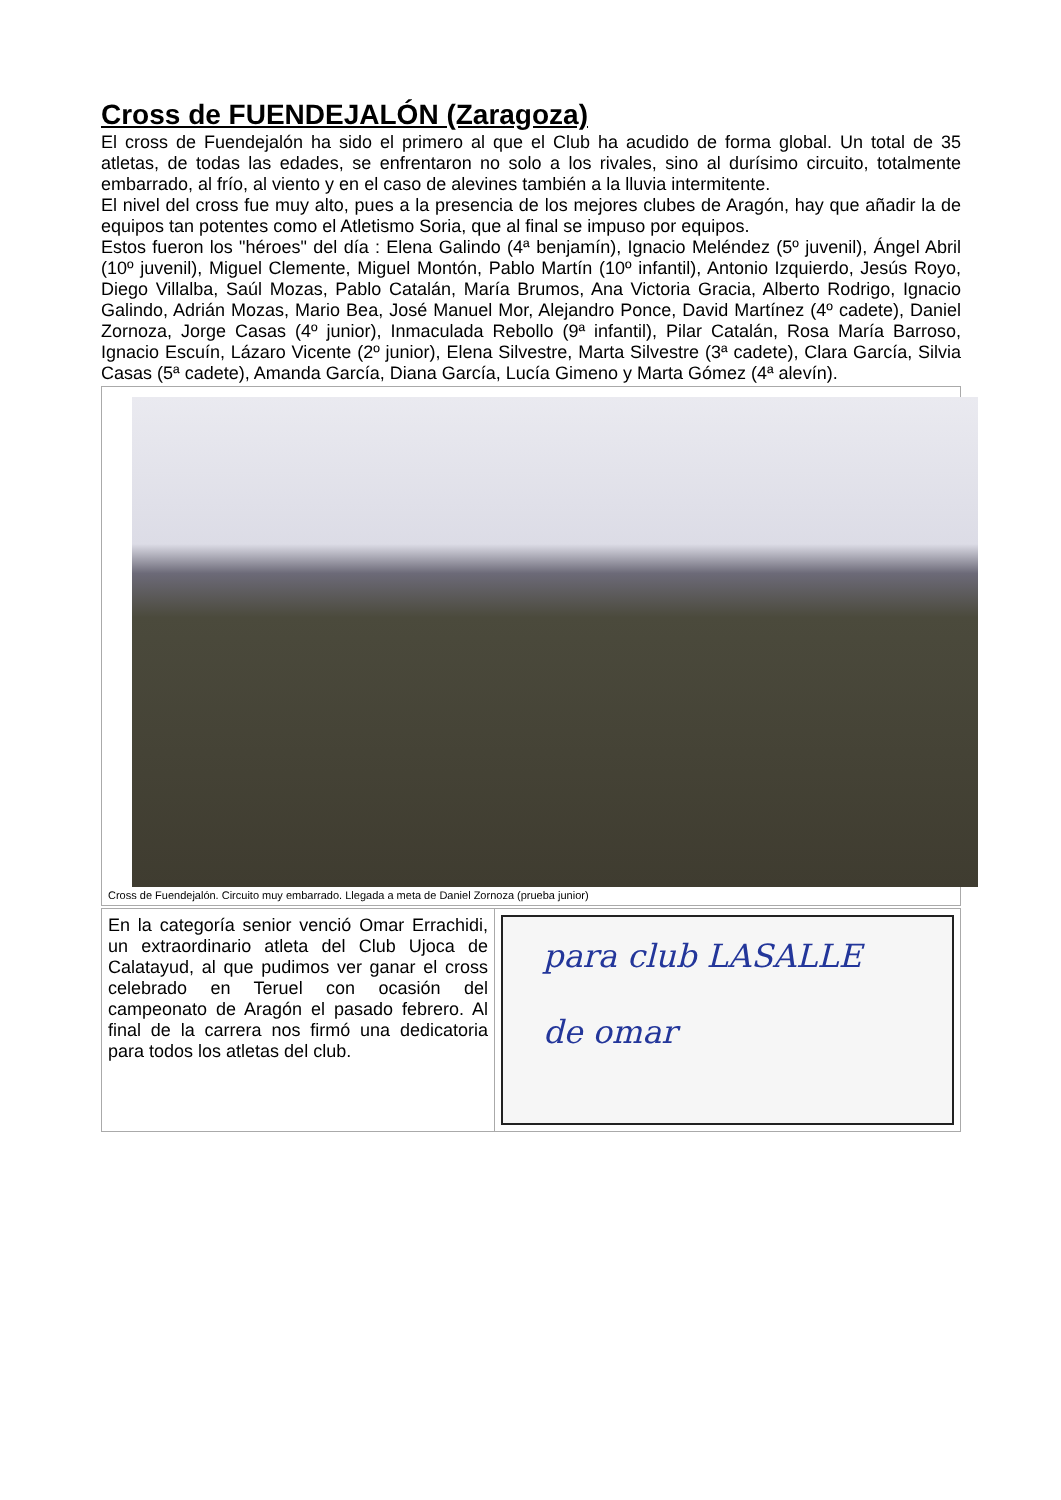Cross de FUENDEJALÓN (Zaragoza)
El cross de Fuendejalón ha sido el primero al que el Club ha acudido de forma global. Un total de 35 atletas, de todas las edades, se enfrentaron no solo a los rivales, sino al durísimo circuito, totalmente embarrado, al frío, al viento y en el caso de alevines también a la lluvia intermitente.
El nivel del cross fue muy alto, pues a la presencia de los mejores clubes de Aragón, hay que añadir la de equipos tan potentes como el Atletismo Soria, que al final se impuso por equipos.
Estos fueron los "héroes" del día : Elena Galindo (4ª benjamín), Ignacio Meléndez (5º juvenil), Ángel Abril (10º juvenil), Miguel Clemente, Miguel Montón, Pablo Martín (10º infantil), Antonio Izquierdo, Jesús Royo, Diego Villalba, Saúl Mozas, Pablo Catalán, María Brumos, Ana Victoria Gracia, Alberto Rodrigo, Ignacio Galindo, Adrián Mozas, Mario Bea, José Manuel Mor, Alejandro Ponce, David Martínez (4º cadete), Daniel Zornoza, Jorge Casas (4º junior), Inmaculada Rebollo (9ª infantil), Pilar Catalán, Rosa María Barroso, Ignacio Escuín, Lázaro Vicente (2º junior), Elena Silvestre, Marta Silvestre (3ª cadete), Clara García, Silvia Casas (5ª cadete), Amanda García, Diana García, Lucía Gimeno y Marta Gómez (4ª alevín).
Cross de Fuendejalón. Circuito muy embarrado. Llegada a meta de Daniel Zornoza (prueba junior)
En la categoría senior venció Omar Errachidi, un extraordinario atleta del Club Ujoca de Calatayud, al que pudimos ver ganar el cross celebrado en Teruel con ocasión del campeonato de Aragón el pasado febrero. Al final de la carrera nos firmó una dedicatoria para todos los atletas del club.
para club LASALLE
de omar